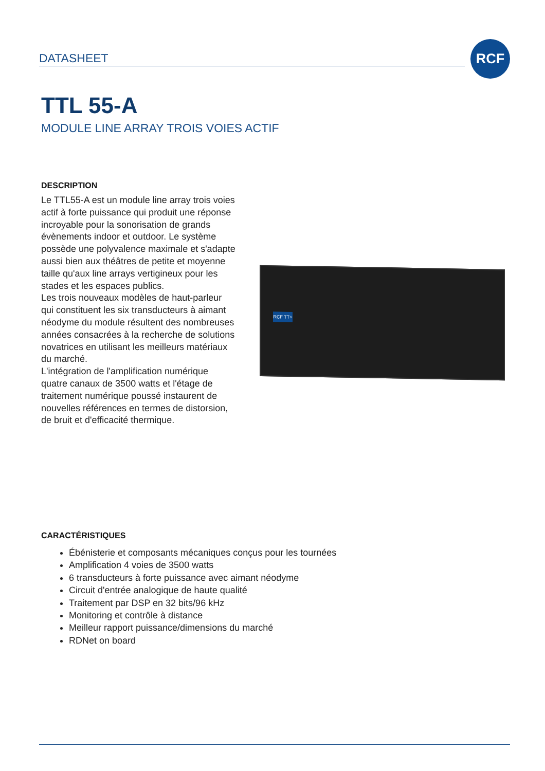DATASHEET
RCF
TTL 55-A
MODULE LINE ARRAY TROIS VOIES ACTIF
DESCRIPTION
Le TTL55-A est un module line array trois voies actif à forte puissance qui produit une réponse incroyable pour la sonorisation de grands évènements indoor et outdoor. Le système possède une polyvalence maximale et s'adapte aussi bien aux théâtres de petite et moyenne taille qu'aux line arrays vertigineux pour les stades et les espaces publics.
Les trois nouveaux modèles de haut-parleur qui constituent les six transducteurs à aimant néodyme du module résultent des nombreuses années consacrées à la recherche de solutions novatrices en utilisant les meilleurs matériaux du marché.
L'intégration de l'amplification numérique quatre canaux de 3500 watts et l'étage de traitement numérique poussé instaurent de nouvelles références en termes de distorsion, de bruit et d'efficacité thermique.
RCF TT+
CARACTÉRISTIQUES
Ébénisterie et composants mécaniques conçus pour les tournées
Amplification 4 voies de 3500 watts
6 transducteurs à forte puissance avec aimant néodyme
Circuit d'entrée analogique de haute qualité
Traitement par DSP en 32 bits/96 kHz
Monitoring et contrôle à distance
Meilleur rapport puissance/dimensions du marché
RDNet on board